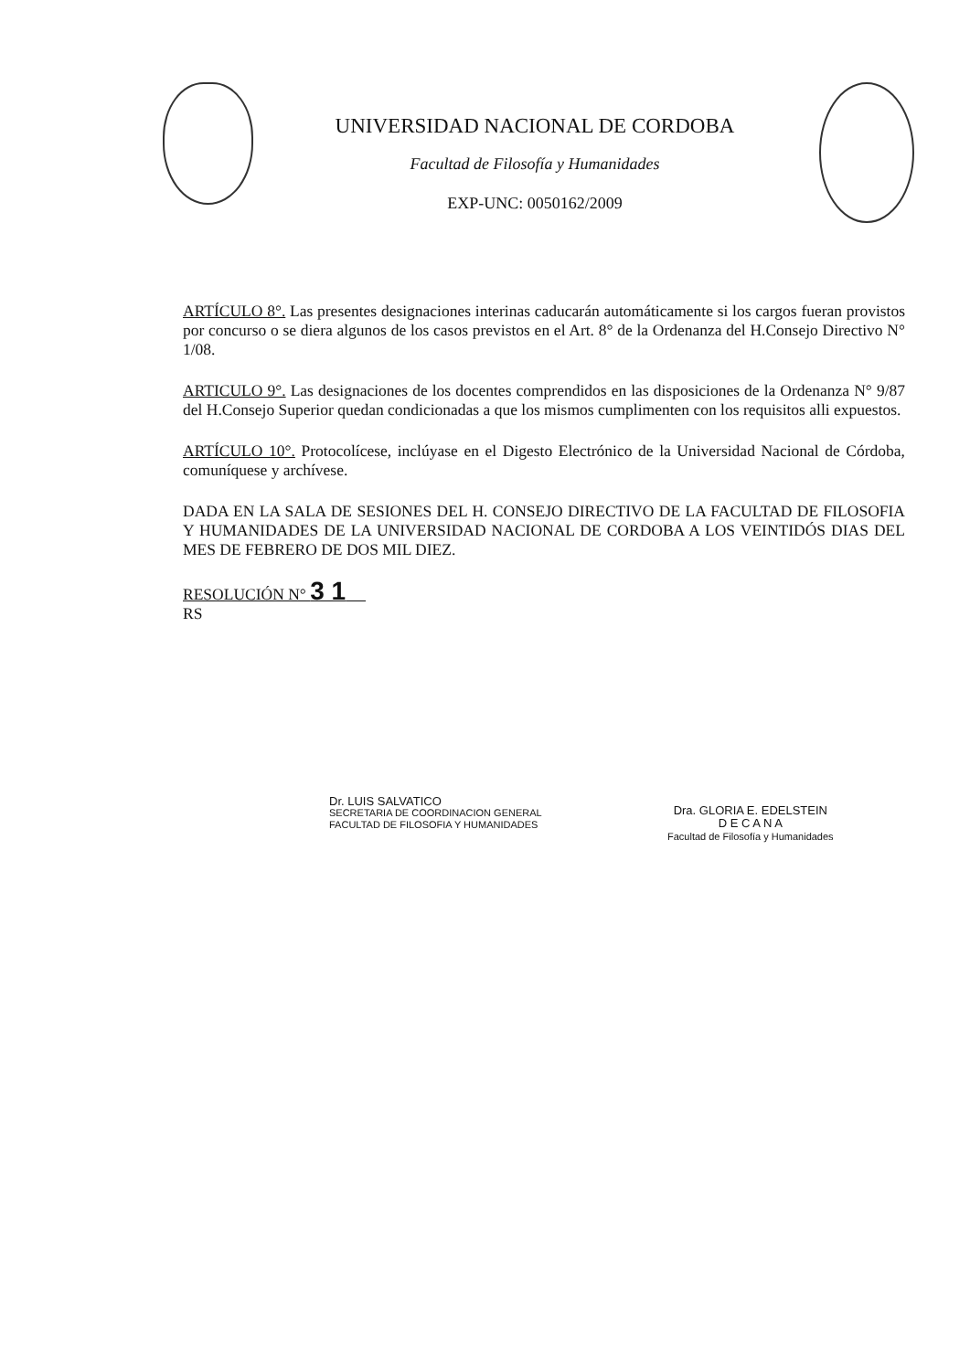UNIVERSIDAD NACIONAL DE CORDOBA
Facultad de Filosofía y Humanidades
EXP-UNC: 0050162/2009
ARTÍCULO 8°. Las presentes designaciones interinas caducarán automáticamente si los cargos fueran provistos por concurso o se diera algunos de los casos previstos en el Art. 8° de la Ordenanza del H.Consejo Directivo N° 1/08.
ARTICULO 9°. Las designaciones de los docentes comprendidos en las disposiciones de la Ordenanza N° 9/87 del H.Consejo Superior quedan condicionadas a que los mismos cumplimenten con los requisitos alli expuestos.
ARTÍCULO 10°. Protocolícese, inclúyase en el Digesto Electrónico de la Universidad Nacional de Córdoba, comuníquese y archívese.
DADA EN LA SALA DE SESIONES DEL H. CONSEJO DIRECTIVO DE LA FACULTAD DE FILOSOFIA Y HUMANIDADES DE LA UNIVERSIDAD NACIONAL DE CORDOBA A LOS VEINTIDÓS DIAS DEL MES DE FEBRERO DE DOS MIL DIEZ.
RESOLUCIÓN N° 3 1
RS
Dr. LUIS SALVATICO
SECRETARIA DE COORDINACION GENERAL
FACULTAD DE FILOSOFIA Y HUMANIDADES
Dra. GLORIA E. EDELSTEIN
D E C A N A
Facultad de Filosofía y Humanidades